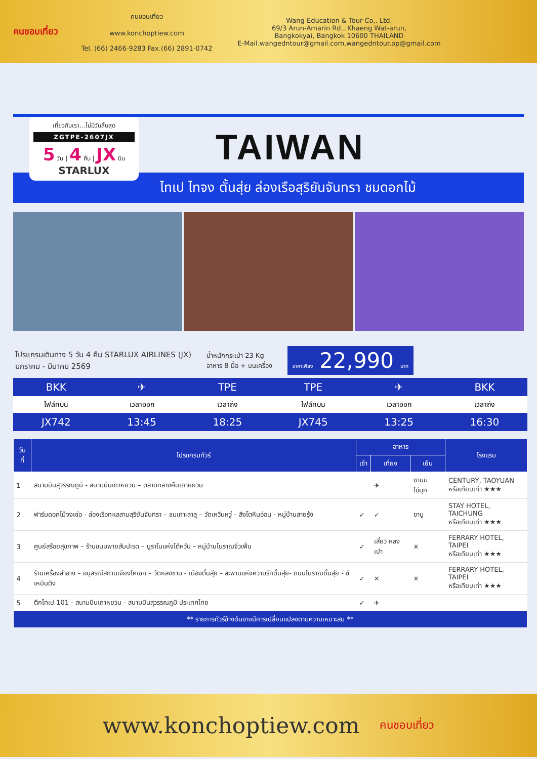คนชอบเที่ยว
คนชอบเที่ยว
www.konchoptiew.com
Tel. (66) 2466-9283 Fax.(66) 2891-0742
Wang Education & Tour Co,. Ltd.
69/3 Arun-Amarin Rd., Khaeng Wat-arun,
Bangkokyai, Bangkok 10600 THAILAND
E-Mail.wangedntour@gmail.com,wangedntour.op@gmail.com
เที่ยวกับเรา...ไม่มีวันสิ้นสุด
ZGTPE-2607JX
5 วัน | 4 คืน | JX บิน
STARLUX
TAIWAN
ไทเป ไทจง ตั้นสุ่ย ล่องเรือสุริยันจันทรา ชมดอกไม้
โปรแกรมเดินทาง 5 วัน 4 คืน STARLUX AIRLINES (JX)
มกราคม - มีนาคม 2569
น้ำหนักกระเป๋า 23 Kg
อาหาร 8 มื้อ + บนเครื่อง
ราคาเพียง 22,990 บาท
| BKK | ✈ | TPE | TPE | ✈ | BKK |
| ไฟล์ทบิน | เวลาออก | เวลาถึง | ไฟล์ทบิน | เวลาออก | เวลาถึง |
| JX742 | 13:45 | 18:25 | JX745 | 13:25 | 16:30 |
| วันที่ | โปรแกรมทัวร์ | อาหาร | | | โรงแรม |
| --- | --- | --- | --- | --- | --- |
| | | เช้า | เที่ยง | เย็น | |
| 1 | สนามบินสุวรรณภูมิ - สนามบินเถาหยวน – ตลาดกลางคืนเถาหยวน | | ✈ | ชานม ไข่มุก | CENTURY, TAOYUAN หรือเทียบเท่า ★★★ |
| 2 | ฟาร์มดอกไม้จงเซ่อ - ล่องเรือทะเลสาบสุริยันจันทรา – ชมเกาะลาลู – วัดเหวินหวู่ – สิงโตหินอ่อน - หมู่บ้านสายรุ้ง | ✓ | ✓ | ชาบู | STAY HOTEL, TAICHUNG หรือเทียบเท่า ★★★ |
| 3 | ศูนย์สร้อยสุขภาพ – ร้านขนมพายสับปะรด – บูราโนแห่งไต้หวัน – หมู่บ้านโบราณจิ่วเฟิ่น | ✓ | เสี่ยว หลงเปา | ✕ | FERRARY HOTEL, TAIPEI หรือเทียบเท่า ★★★ |
| 4 | ร้านเครื่องสำอาง – อนุสรณ์สถานเจียงไคเชก – วัดหลงซาน - เมืองตั้นสุ่ย – สะพานแห่งความรักตั้นสุ่ย- ถนนโบราณตั้นสุ่ย - ซีเหมินติง | ✓ | ✕ | ✕ | FERRARY HOTEL, TAIPEI หรือเทียบเท่า ★★★ |
| 5 | ตึกไทเป 101 - สนามบินเถาหยวน - สนามบินสุวรรณภูมิ ประเทศไทย | ✓ | ✈ | | |
| ** รายการทัวร์ข้างต้นอาจมีการเปลี่ยนแปลงตามความเหมาะสม ** | | | | | |
www.konchoptiew.com คนชอบเที่ยว